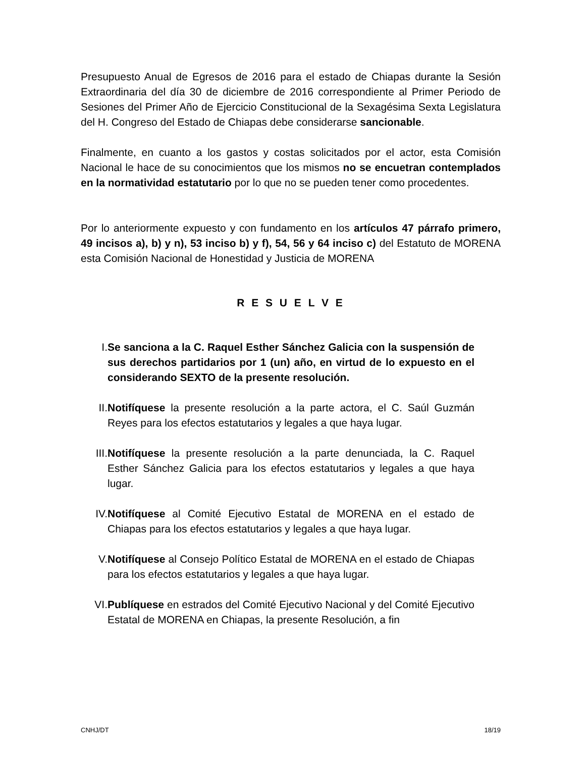Presupuesto Anual de Egresos de 2016 para el estado de Chiapas durante la Sesión Extraordinaria del día 30 de diciembre de 2016 correspondiente al Primer Periodo de Sesiones del Primer Año de Ejercicio Constitucional de la Sexagésima Sexta Legislatura del H. Congreso del Estado de Chiapas debe considerarse sancionable.
Finalmente, en cuanto a los gastos y costas solicitados por el actor, esta Comisión Nacional le hace de su conocimientos que los mismos no se encuetran contemplados en la normatividad estatutario por lo que no se pueden tener como procedentes.
Por lo anteriormente expuesto y con fundamento en los artículos 47 párrafo primero, 49 incisos a), b) y n), 53 inciso b) y f), 54, 56 y 64 inciso c) del Estatuto de MORENA esta Comisión Nacional de Honestidad y Justicia de MORENA
R E S U E L V E
I. Se sanciona a la C. Raquel Esther Sánchez Galicia con la suspensión de sus derechos partidarios por 1 (un) año, en virtud de lo expuesto en el considerando SEXTO de la presente resolución.
II. Notifíquese la presente resolución a la parte actora, el C. Saúl Guzmán Reyes para los efectos estatutarios y legales a que haya lugar.
III. Notifíquese la presente resolución a la parte denunciada, la C. Raquel Esther Sánchez Galicia para los efectos estatutarios y legales a que haya lugar.
IV. Notifíquese al Comité Ejecutivo Estatal de MORENA en el estado de Chiapas para los efectos estatutarios y legales a que haya lugar.
V. Notifíquese al Consejo Político Estatal de MORENA en el estado de Chiapas para los efectos estatutarios y legales a que haya lugar.
VI. Publíquese en estrados del Comité Ejecutivo Nacional y del Comité Ejecutivo Estatal de MORENA en Chiapas, la presente Resolución, a fin
CNHJ/DT 18/19